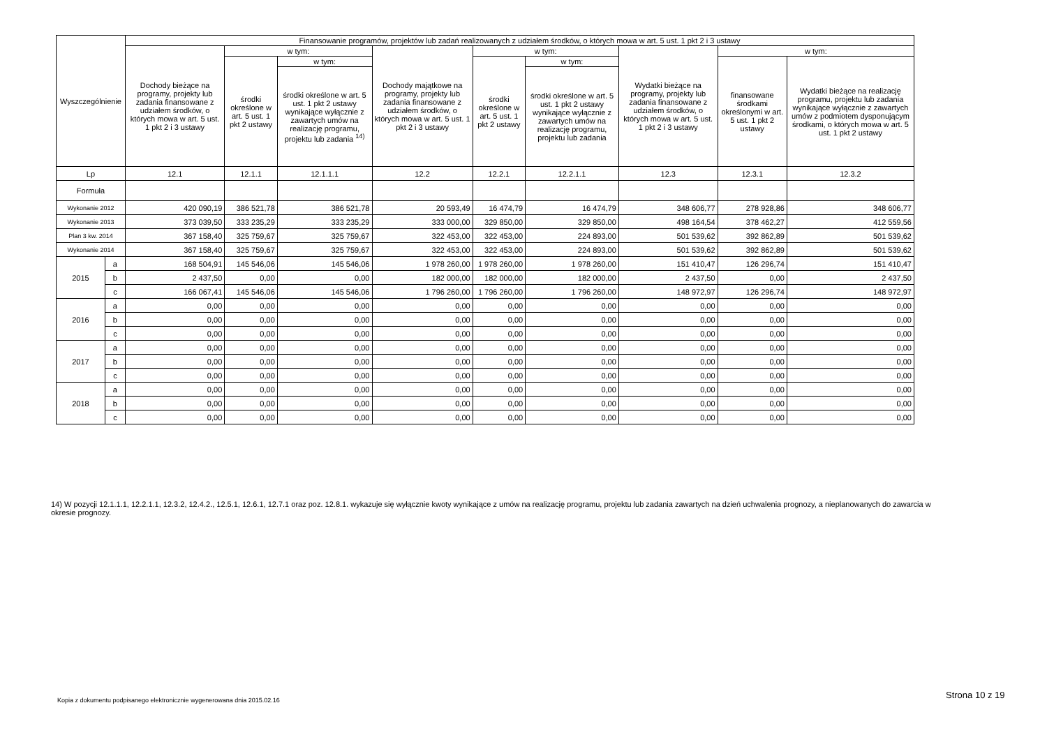| Wyszczególnienie | | Finansowanie programów, projektów lub zadań realizowanych z udziałem środków, o których mowa w art. 5 ust. 1 pkt 2 i 3 ustawy | | | | | | | | |
| --- | --- | --- | --- | --- | --- | --- | --- | --- | --- | --- |
| | | Dochody bieżące na programy, projekty lub zadania finansowane z udziałem środków, o których mowa w art. 5 ust. 1 pkt 2 i 3 ustawy | w tym: | | Dochody majątkowe na programy, projekty lub zadania finansowane z udziałem środków, o których mowa w art. 5 ust. 1 pkt 2 i 3 ustawy | w tym: | | Wydatki bieżące na programy, projekty lub zadania finansowane z udziałem środków, o których mowa w art. 5 ust. 1 pkt 2 i 3 ustawy | w tym: | |
| | | | środki określone w art. 5 ust. 1 pkt 2 ustawy | w tym: | | środki określone w art. 5 ust. 1 pkt 2 ustawy | w tym: | | finansowane środkami określonymi w art. 5 ust. 1 pkt 2 ustawy | Wydatki bieżące na realizację programu, projektu lub zadania wynikające wyłącznie z zawartych umów z podmiotem dysponującym środkami, o których mowa w art. 5 ust. 1 pkt 2 ustawy |
| | | | | środki określone w art. 5 ust. 1 pkt 2 ustawy wynikające wyłącznie z zawartych umów na realizację programu, projektu lub zadania <sup>14)</sup> | | | środki określone w art. 5 ust. 1 pkt 2 ustawy wynikające wyłącznie z zawartych umów na realizację programu, projektu lub zadania | | | |
| Lp | | 12.1 | 12.1.1 | 12.1.1.1 | 12.2 | 12.2.1 | 12.2.1.1 | 12.3 | 12.3.1 | 12.3.2 |
| Formuła | | | | | | | | | | |
| Wykonanie 2012 | | 420 090,19 | 386 521,78 | 386 521,78 | 20 593,49 | 16 474,79 | 16 474,79 | 348 606,77 | 278 928,86 | 348 606,77 |
| Wykonanie 2013 | | 373 039,50 | 333 235,29 | 333 235,29 | 333 000,00 | 329 850,00 | 329 850,00 | 498 164,54 | 378 462,27 | 412 559,56 |
| Plan 3 kw. 2014 | | 367 158,40 | 325 759,67 | 325 759,67 | 322 453,00 | 322 453,00 | 224 893,00 | 501 539,62 | 392 862,89 | 501 539,62 |
| Wykonanie 2014 | | 367 158,40 | 325 759,67 | 325 759,67 | 322 453,00 | 322 453,00 | 224 893,00 | 501 539,62 | 392 862,89 | 501 539,62 |
| 2015 | a | 168 504,91 | 145 546,06 | 145 546,06 | 1 978 260,00 | 1 978 260,00 | 1 978 260,00 | 151 410,47 | 126 296,74 | 151 410,47 |
| | b | 2 437,50 | 0,00 | 0,00 | 182 000,00 | 182 000,00 | 182 000,00 | 2 437,50 | 0,00 | 2 437,50 |
| | c | 166 067,41 | 145 546,06 | 145 546,06 | 1 796 260,00 | 1 796 260,00 | 1 796 260,00 | 148 972,97 | 126 296,74 | 148 972,97 |
| 2016 | a | 0,00 | 0,00 | 0,00 | 0,00 | 0,00 | 0,00 | 0,00 | 0,00 | 0,00 |
| | b | 0,00 | 0,00 | 0,00 | 0,00 | 0,00 | 0,00 | 0,00 | 0,00 | 0,00 |
| | c | 0,00 | 0,00 | 0,00 | 0,00 | 0,00 | 0,00 | 0,00 | 0,00 | 0,00 |
| 2017 | a | 0,00 | 0,00 | 0,00 | 0,00 | 0,00 | 0,00 | 0,00 | 0,00 | 0,00 |
| | b | 0,00 | 0,00 | 0,00 | 0,00 | 0,00 | 0,00 | 0,00 | 0,00 | 0,00 |
| | c | 0,00 | 0,00 | 0,00 | 0,00 | 0,00 | 0,00 | 0,00 | 0,00 | 0,00 |
| 2018 | a | 0,00 | 0,00 | 0,00 | 0,00 | 0,00 | 0,00 | 0,00 | 0,00 | 0,00 |
| | b | 0,00 | 0,00 | 0,00 | 0,00 | 0,00 | 0,00 | 0,00 | 0,00 | 0,00 |
| | c | 0,00 | 0,00 | 0,00 | 0,00 | 0,00 | 0,00 | 0,00 | 0,00 | 0,00 |
14) W pozycji 12.1.1.1, 12.2.1.1, 12.3.2, 12.4.2., 12.5.1, 12.6.1, 12.7.1 oraz poz. 12.8.1. wykazuje się wyłącznie kwoty wynikające z umów na realizację programu, projektu lub zadania zawartych na dzień uchwalenia prognozy, a nieplanowanych do zawarcia w okresie prognozy.
Kopia z dokumentu podpisanego elektronicznie wygenerowana dnia 2015.02.16
Strona 10 z 19